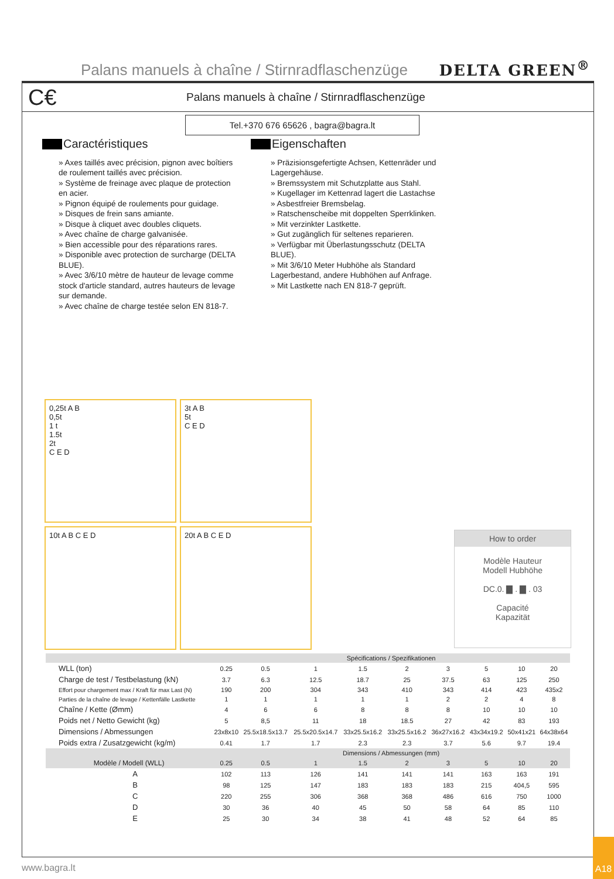Palans manuels à chaîne / Stirnradflaschenzüge
DELTA GREEN<sup>®</sup>
C€
Palans manuels à chaîne / Stirnradflaschenzüge
Tel.+370 676 65626 , bagra@bagra.lt
Caractéristiques
» Axes taillés avec précision, pignon avec boîtiers de roulement taillés avec précision.
» Système de freinage avec plaque de protection en acier.
» Pignon équipé de roulements pour guidage.
» Disques de frein sans amiante.
» Disque à cliquet avec doubles cliquets.
» Avec chaîne de charge galvanisée.
» Bien accessible pour des réparations rares.
» Disponible avec protection de surcharge (DELTA BLUE).
» Avec 3/6/10 mètre de hauteur de levage comme stock d'article standard, autres hauteurs de levage sur demande.
» Avec chaîne de charge testée selon EN 818-7.
Eigenschaften
» Präzisionsgefertigte Achsen, Kettenräder und Lagergehäuse.
» Bremssystem mit Schutzplatte aus Stahl.
» Kugellager im Kettenrad lagert die Lastachse
» Asbestfreier Bremsbelag.
» Ratschenscheibe mit doppelten Sperrklinken.
» Mit verzinkter Lastkette.
» Gut zugänglich für seltenes reparieren.
» Verfügbar mit Überlastungsschutz (DELTA BLUE).
» Mit 3/6/10 Meter Hubhöhe als Standard Lagerbestand, andere Hubhöhen auf Anfrage.
» Mit Lastkette nach EN 818-7 geprüft.
0,25t A B
0,5t
1 t
1.5t
2t
C E D
3t A B
5t
C E D
10t A B C E D
20t A B C E D
How to order
Modèle Hauteur
Modell Hubhöhe
DC.0. ▇ . ▇ . 03
Capacité
Kapazität
| | Spécifications / Spezifikationen | | | | | | | | |
| --- | --- | --- | --- | --- | --- | --- | --- | --- | --- |
| WLL (ton) | 0.25 | 0.5 | 1 | 1.5 | 2 | 3 | 5 | 10 | 20 |
| Charge de test / Testbelastung (kN) | 3.7 | 6.3 | 12.5 | 18.7 | 25 | 37.5 | 63 | 125 | 250 |
| Effort pour chargement max / Kraft für max Last (N) | 190 | 200 | 304 | 343 | 410 | 343 | 414 | 423 | 435x2 |
| Parties de la chaîne de levage / Kettenfälle Lastkette | 1 | 1 | 1 | 1 | 1 | 2 | 2 | 4 | 8 |
| Chaîne / Kette (Ømm) | 4 | 6 | 6 | 8 | 8 | 8 | 10 | 10 | 10 |
| Poids net / Netto Gewicht (kg) | 5 | 8,5 | 11 | 18 | 18.5 | 27 | 42 | 83 | 193 |
| Dimensions / Abmessungen | 23x8x10 | 25.5x18.5x13.7 | 25.5x20.5x14.7 | 33x25.5x16.2 | 33x25.5x16.2 | 36x27x16.2 | 43x34x19.2 | 50x41x21 | 64x38x64 |
| Poids extra / Zusatzgewicht (kg/m) | 0.41 | 1.7 | 1.7 | 2.3 | 2.3 | 3.7 | 5.6 | 9.7 | 19.4 |
| | Dimensions / Abmessungen (mm) | | | | | | | | |
| Modèle / Modell (WLL) | 0.25 | 0.5 | 1 | 1.5 | 2 | 3 | 5 | 10 | 20 |
| A | 102 | 113 | 126 | 141 | 141 | 141 | 163 | 163 | 191 |
| B | 98 | 125 | 147 | 183 | 183 | 183 | 215 | 404,5 | 595 |
| C | 220 | 255 | 306 | 368 | 368 | 486 | 616 | 750 | 1000 |
| D | 30 | 36 | 40 | 45 | 50 | 58 | 64 | 85 | 110 |
| E | 25 | 30 | 34 | 38 | 41 | 48 | 52 | 64 | 85 |
www.bagra.lt
A18